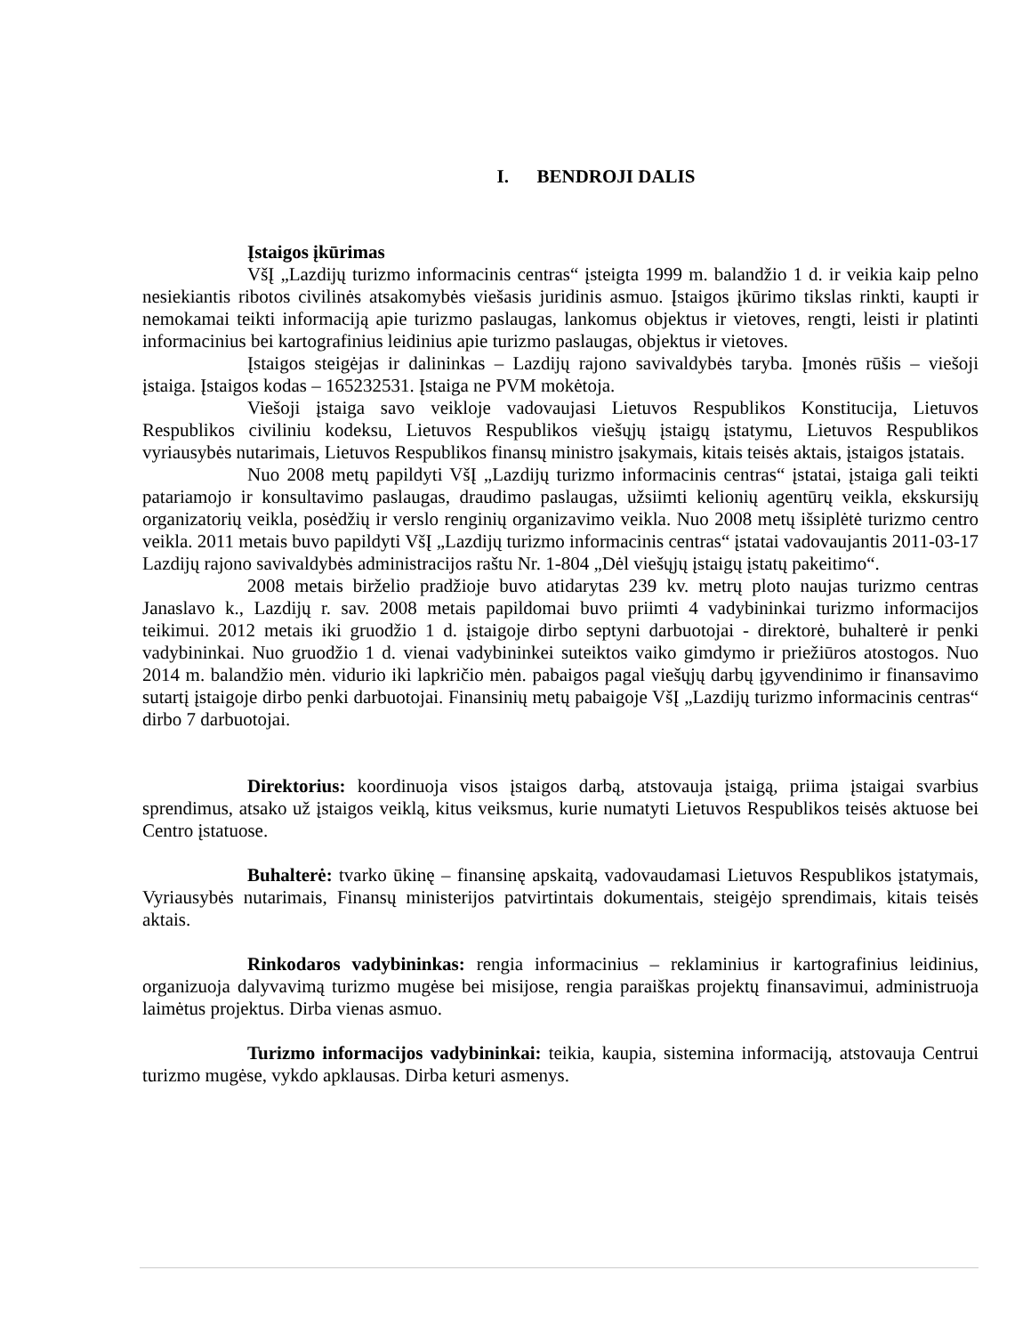I. BENDROJI DALIS
Įstaigos įkūrimas
VšĮ „Lazdijų turizmo informacinis centras“ įsteigta 1999 m. balandžio 1 d. ir veikia kaip pelno nesiekiantis ribotos civilinės atsakomybės viešasis juridinis asmuo. Įstaigos įkūrimo tikslas rinkti, kaupti ir nemokamai teikti informaciją apie turizmo paslaugas, lankomus objektus ir vietoves, rengti, leisti ir platinti informacinius bei kartografinius leidinius apie turizmo paslaugas, objektus ir vietoves.
Įstaigos steigėjas ir dalininkas – Lazdijų rajono savivaldybės taryba. Įmonės rūšis – viešoji įstaiga. Įstaigos kodas – 165232531. Įstaiga ne PVM mokėtoja.
Viešoji įstaiga savo veikloje vadovaujasi Lietuvos Respublikos Konstitucija, Lietuvos Respublikos civiliniu kodeksu, Lietuvos Respublikos viešųjų įstaigų įstatymu, Lietuvos Respublikos vyriausybės nutarimais, Lietuvos Respublikos finansų ministro įsakymais, kitais teisės aktais, įstaigos įstatais.
Nuo 2008 metų papildyti VšĮ „Lazdijų turizmo informacinis centras“ įstatai, įstaiga gali teikti patariamojo ir konsultavimo paslaugas, draudimo paslaugas, užsiimti kelionių agentūrų veikla, ekskursijų organizatorių veikla, posėdžių ir verslo renginių organizavimo veikla. Nuo 2008 metų išsiplėtė turizmo centro veikla. 2011 metais buvo papildyti VšĮ „Lazdijų turizmo informacinis centras“ įstatai vadovaujantis 2011-03-17 Lazdijų rajono savivaldybės administracijos raštu Nr. 1-804 „Dėl viešųjų įstaigų įstatų pakeitimo“.
2008 metais birželio pradžioje buvo atidarytas 239 kv. metrų ploto naujas turizmo centras Janaslavo k., Lazdijų r. sav. 2008 metais papildomai buvo priimti 4 vadybininkai turizmo informacijos teikimui. 2012 metais iki gruodžio 1 d. įstaigoje dirbo septyni darbuotojai - direktorė, buhalterė ir penki vadybininkai. Nuo gruodžio 1 d. vienai vadybininkei suteiktos vaiko gimdymo ir priežiūros atostogos. Nuo 2014 m. balandžio mėn. vidurio iki lapkričio mėn. pabaigos pagal viešųjų darbų įgyvendinimo ir finansavimo sutartį įstaigoje dirbo penki darbuotojai. Finansinių metų pabaigoje VšĮ „Lazdijų turizmo informacinis centras“ dirbo 7 darbuotojai.
Direktorius: koordinuoja visos įstaigos darbą, atstovauja įstaigą, priima įstaigai svarbius sprendimus, atsako už įstaigos veiklą, kitus veiksmus, kurie numatyti Lietuvos Respublikos teisės aktuose bei Centro įstatuose.
Buhalterė: tvarko ūkinę – finansinę apskaitą, vadovaudamasi Lietuvos Respublikos įstatymais, Vyriausybės nutarimais, Finansų ministerijos patvirtintais dokumentais, steigėjo sprendimais, kitais teisės aktais.
Rinkodaros vadybininkas: rengia informacinius – reklaminius ir kartografinius leidinius, organizuoja dalyvavimą turizmo mugėse bei misijose, rengia paraiškas projektų finansavimui, administruoja laimėtus projektus. Dirba vienas asmuo.
Turizmo informacijos vadybininkai: teikia, kaupia, sistemina informaciją, atstovauja Centrui turizmo mugėse, vykdo apklausas. Dirba keturi asmenys.